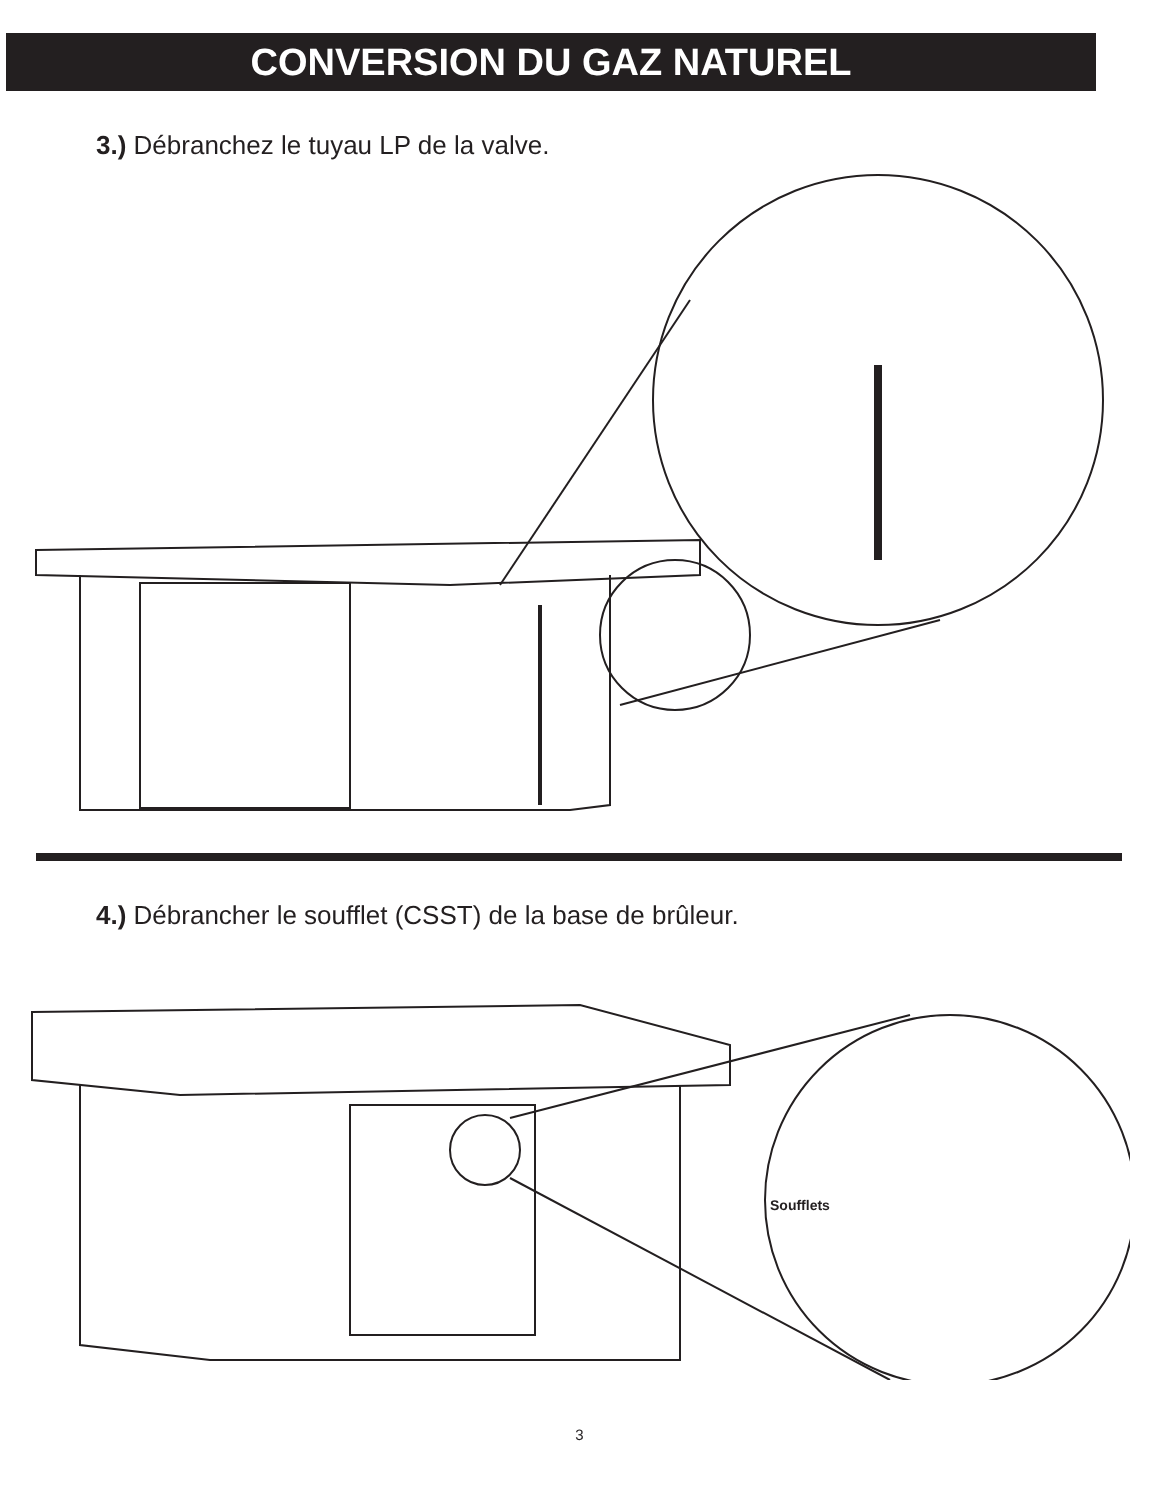CONVERSION DU GAZ NATUREL
3.) Débranchez le tuyau LP de la valve.
4.) Débrancher le soufflet (CSST) de la base de brûleur.
Soufflets
3